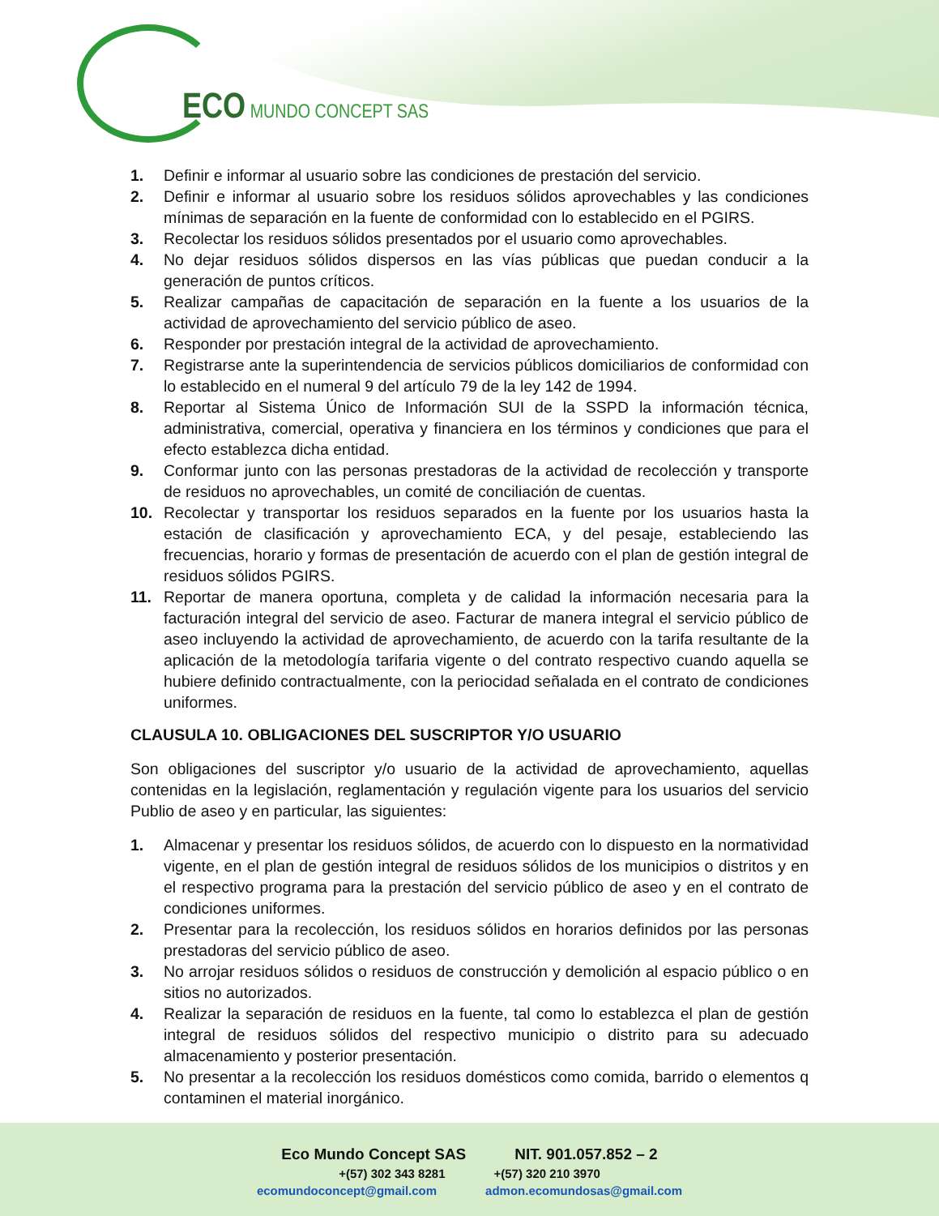ECO MUNDO CONCEPT SAS
1. Definir e informar al usuario sobre las condiciones de prestación del servicio.
2. Definir e informar al usuario sobre los residuos sólidos aprovechables y las condiciones mínimas de separación en la fuente de conformidad con lo establecido en el PGIRS.
3. Recolectar los residuos sólidos presentados por el usuario como aprovechables.
4. No dejar residuos sólidos dispersos en las vías públicas que puedan conducir a la generación de puntos críticos.
5. Realizar campañas de capacitación de separación en la fuente a los usuarios de la actividad de aprovechamiento del servicio público de aseo.
6. Responder por prestación integral de la actividad de aprovechamiento.
7. Registrarse ante la superintendencia de servicios públicos domiciliarios de conformidad con lo establecido en el numeral 9 del artículo 79 de la ley 142 de 1994.
8. Reportar al Sistema Único de Información SUI de la SSPD la información técnica, administrativa, comercial, operativa y financiera en los términos y condiciones que para el efecto establezca dicha entidad.
9. Conformar junto con las personas prestadoras de la actividad de recolección y transporte de residuos no aprovechables, un comité de conciliación de cuentas.
10. Recolectar y transportar los residuos separados en la fuente por los usuarios hasta la estación de clasificación y aprovechamiento ECA, y del pesaje, estableciendo las frecuencias, horario y formas de presentación de acuerdo con el plan de gestión integral de residuos sólidos PGIRS.
11. Reportar de manera oportuna, completa y de calidad la información necesaria para la facturación integral del servicio de aseo. Facturar de manera integral el servicio público de aseo incluyendo la actividad de aprovechamiento, de acuerdo con la tarifa resultante de la aplicación de la metodología tarifaria vigente o del contrato respectivo cuando aquella se hubiere definido contractualmente, con la periocidad señalada en el contrato de condiciones uniformes.
CLAUSULA 10. OBLIGACIONES DEL SUSCRIPTOR Y/O USUARIO
Son obligaciones del suscriptor y/o usuario de la actividad de aprovechamiento, aquellas contenidas en la legislación, reglamentación y regulación vigente para los usuarios del servicio Publio de aseo y en particular, las siguientes:
1. Almacenar y presentar los residuos sólidos, de acuerdo con lo dispuesto en la normatividad vigente, en el plan de gestión integral de residuos sólidos de los municipios o distritos y en el respectivo programa para la prestación del servicio público de aseo y en el contrato de condiciones uniformes.
2. Presentar para la recolección, los residuos sólidos en horarios definidos por las personas prestadoras del servicio público de aseo.
3. No arrojar residuos sólidos o residuos de construcción y demolición al espacio público o en sitios no autorizados.
4. Realizar la separación de residuos en la fuente, tal como lo establezca el plan de gestión integral de residuos sólidos del respectivo municipio o distrito para su adecuado almacenamiento y posterior presentación.
5. No presentar a la recolección los residuos domésticos como comida, barrido o elementos q contaminen el material inorgánico.
Eco Mundo Concept SAS NIT. 901.057.852 – 2
+(57) 302 343 8281 +(57) 320 210 3970
ecomundoconcept@gmail.com admon.ecomundosas@gmail.com